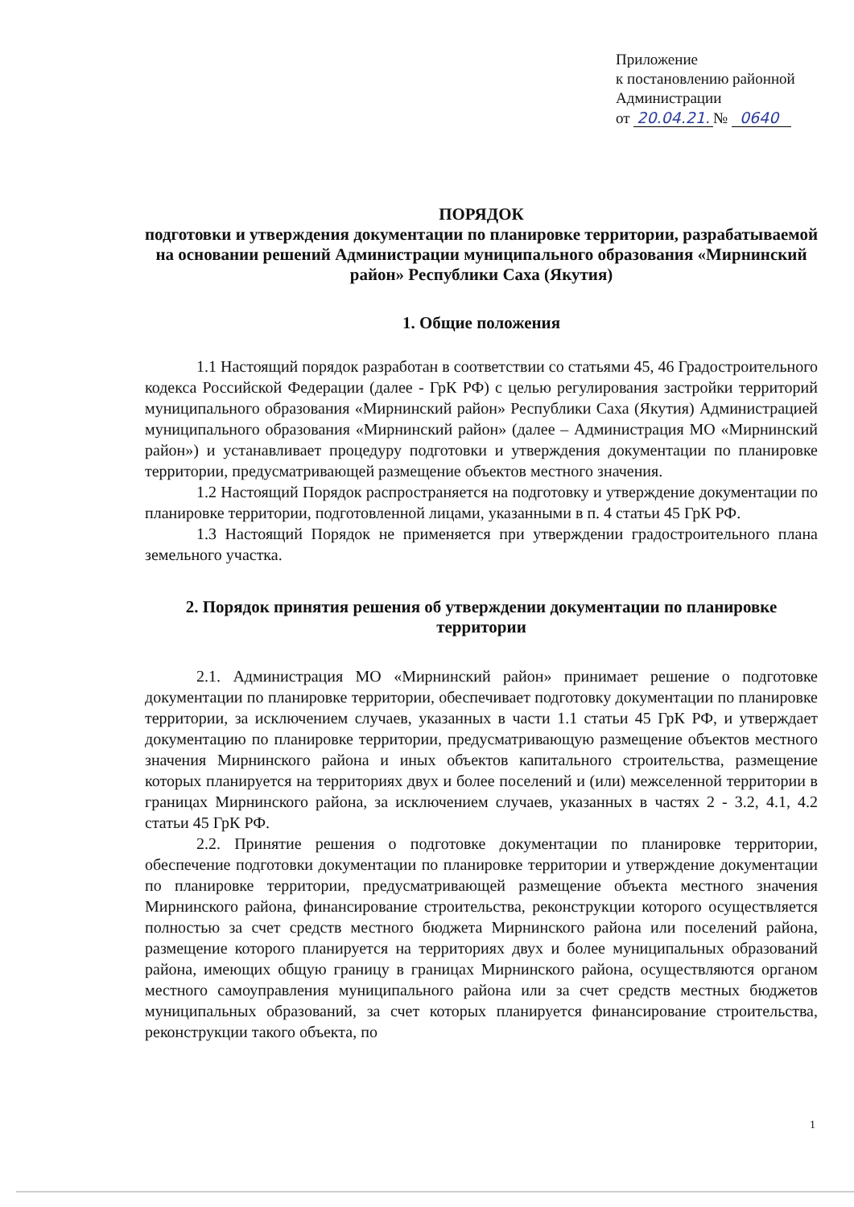Приложение
к постановлению районной
Администрации
от 20.04.21. № 0640
ПОРЯДОК
подготовки и утверждения документации по планировке территории, разрабатываемой на основании решений Администрации муниципального образования «Мирнинский район» Республики Саха (Якутия)
1. Общие положения
1.1 Настоящий порядок разработан в соответствии со статьями 45, 46 Градостроительного кодекса Российской Федерации (далее - ГрК РФ) с целью регулирования застройки территорий муниципального образования «Мирнинский район» Республики Саха (Якутия) Администрацией муниципального образования «Мирнинский район» (далее – Администрация МО «Мирнинский район») и устанавливает процедуру подготовки и утверждения документации по планировке территории, предусматривающей размещение объектов местного значения.
1.2 Настоящий Порядок распространяется на подготовку и утверждение документации по планировке территории, подготовленной лицами, указанными в п. 4 статьи 45 ГрК РФ.
1.3 Настоящий Порядок не применяется при утверждении градостроительного плана земельного участка.
2. Порядок принятия решения об утверждении документации по планировке территории
2.1. Администрация МО «Мирнинский район» принимает решение о подготовке документации по планировке территории, обеспечивает подготовку документации по планировке территории, за исключением случаев, указанных в части 1.1 статьи 45 ГрК РФ, и утверждает документацию по планировке территории, предусматривающую размещение объектов местного значения Мирнинского района и иных объектов капитального строительства, размещение которых планируется на территориях двух и более поселений и (или) межселенной территории в границах Мирнинского района, за исключением случаев, указанных в частях 2 - 3.2, 4.1, 4.2 статьи 45 ГрК РФ.
2.2. Принятие решения о подготовке документации по планировке территории, обеспечение подготовки документации по планировке территории и утверждение документации по планировке территории, предусматривающей размещение объекта местного значения Мирнинского района, финансирование строительства, реконструкции которого осуществляется полностью за счет средств местного бюджета Мирнинского района или поселений района, размещение которого планируется на территориях двух и более муниципальных образований района, имеющих общую границу в границах Мирнинского района, осуществляются органом местного самоуправления муниципального района или за счет средств местных бюджетов муниципальных образований, за счет которых планируется финансирование строительства, реконструкции такого объекта, по
1